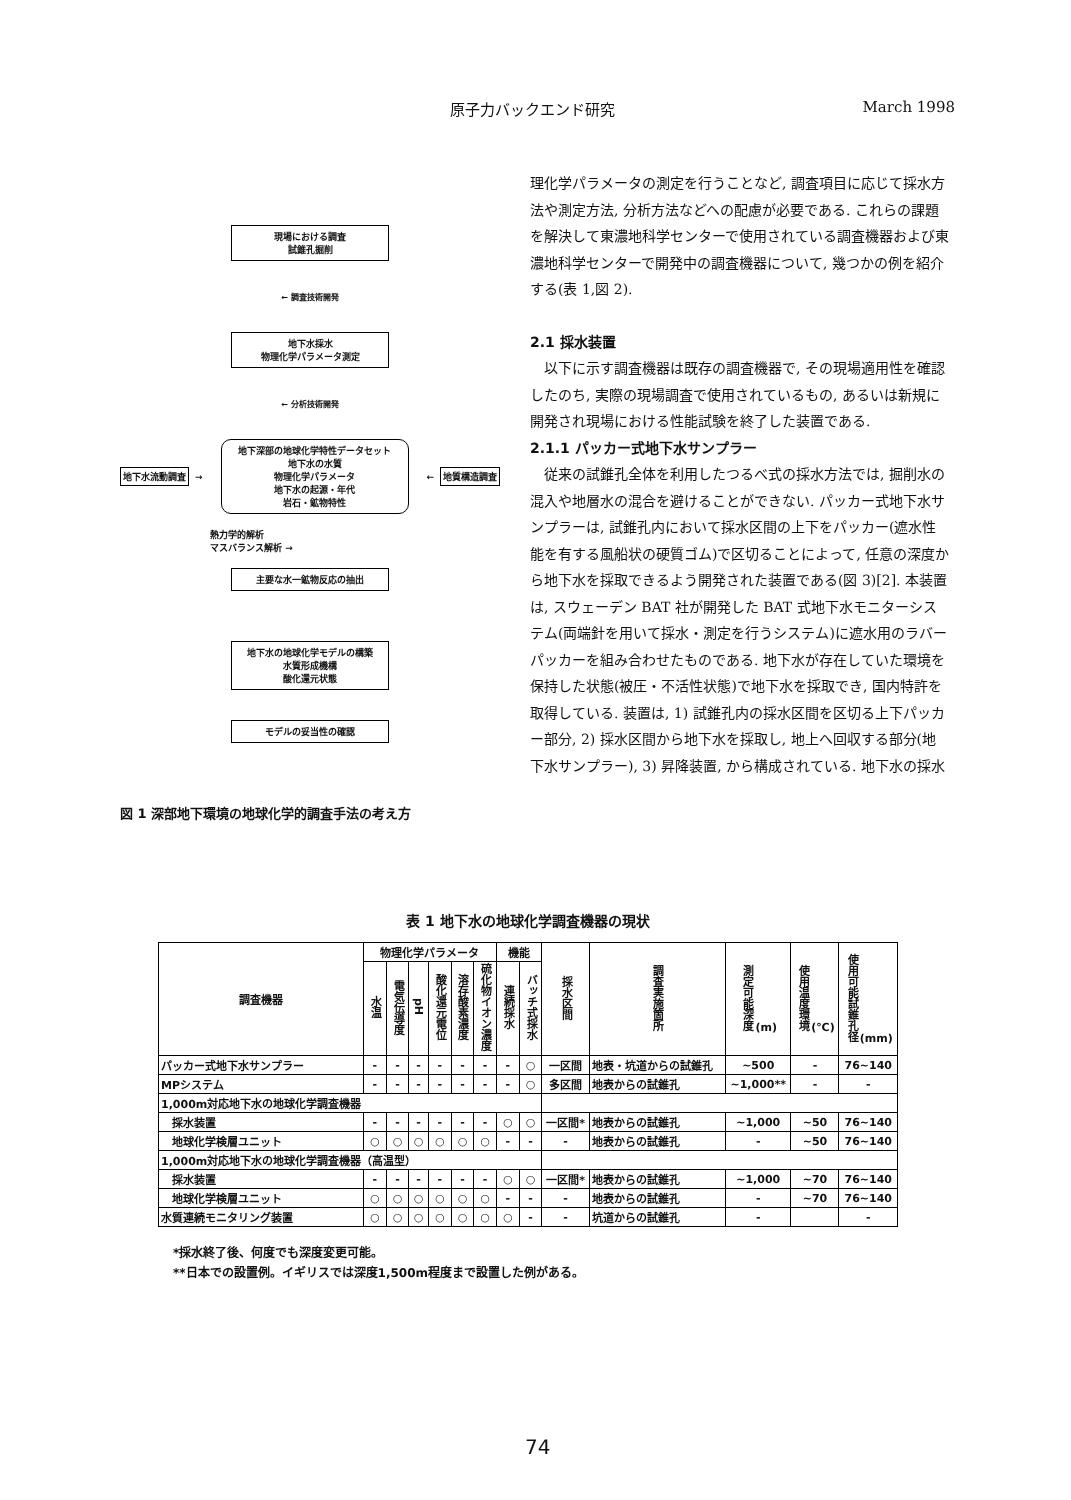原子力バックエンド研究 March 1998
現場における調査
試錐孔掘削
← 調査技術開発
地下水採水
物理化学パラメータ測定
← 分析技術開発
地下水流動調査 →
地下深部の地球化学特性データセット
地下水の水質
物理化学パラメータ
地下水の起源・年代
岩石・鉱物特性
← 地質構造調査
熱力学的解析
マスバランス解析 →
主要な水一鉱物反応の抽出
地下水の地球化学モデルの構築
水質形成機構
酸化還元状態
モデルの妥当性の確認
図 1 深部地下環境の地球化学的調査手法の考え方
理化学パラメータの測定を行うことなど, 調査項目に応じて採水方法や測定方法, 分析方法などへの配慮が必要である. これらの課題を解決して東濃地科学センターで使用されている調査機器および東濃地科学センターで開発中の調査機器について, 幾つかの例を紹介する(表 1,図 2).
2.1 採水装置
以下に示す調査機器は既存の調査機器で, その現場適用性を確認したのち, 実際の現場調査で使用されているもの, あるいは新規に開発され現場における性能試験を終了した装置である.
2.1.1 パッカー式地下水サンプラー
従来の試錐孔全体を利用したつるべ式の採水方法では, 掘削水の混入や地層水の混合を避けることができない. パッカー式地下水サンプラーは, 試錐孔内において採水区間の上下をパッカー(遮水性能を有する風船状の硬質ゴム)で区切ることによって, 任意の深度から地下水を採取できるよう開発された装置である(図 3)[2]. 本装置は, スウェーデン BAT 社が開発した BAT 式地下水モニターシステム(両端針を用いて採水・測定を行うシステム)に遮水用のラバーパッカーを組み合わせたものである. 地下水が存在していた環境を保持した状態(被圧・不活性状態)で地下水を採取でき, 国内特許を取得している. 装置は, 1) 試錐孔内の採水区間を区切る上下パッカー部分, 2) 採水区間から地下水を採取し, 地上へ回収する部分(地下水サンプラー), 3) 昇降装置, から構成されている. 地下水の採水
表 1 地下水の地球化学調査機器の現状
| 調査機器 | 物理化学パラメータ | | | | | | 機能 | | 採水区間 | 調査実施箇所 | 測定可能深度 (m) | 使用温度環境 (℃) | 使用可能試錐孔径 (mm) |
| --- | --- | --- | --- | --- | --- | --- | --- | --- | --- | --- | --- | --- | --- |
| | 水温 | 電気伝導度 | pH | 酸化還元電位 | 溶存酸素濃度 | 硫化物イオン濃度 | 連続採水 | バッチ式採水 | | | | | |
| パッカー式地下水サンプラー | - | - | - | - | - | - | - | ○ | 一区間 | 地表・坑道からの試錐孔 | ~500 | - | 76~140 |
| MPシステム | - | - | - | - | - | - | - | ○ | 多区間 | 地表からの試錐孔 | ~1,000** | - | - |
| 1,000m対応地下水の地球化学調査機器 | | | | | | | | | | | | | |
| 採水装置 | - | - | - | - | - | - | ○ | ○ | 一区間* | 地表からの試錐孔 | ~1,000 | ~50 | 76~140 |
| 地球化学検層ユニット | ○ | ○ | ○ | ○ | ○ | ○ | - | - | - | 地表からの試錐孔 | - | ~50 | 76~140 |
| 1,000m対応地下水の地球化学調査機器（高温型） | | | | | | | | | | | | | |
| 採水装置 | - | - | - | - | - | - | ○ | ○ | 一区間* | 地表からの試錐孔 | ~1,000 | ~70 | 76~140 |
| 地球化学検層ユニット | ○ | ○ | ○ | ○ | ○ | ○ | - | - | - | 地表からの試錐孔 | - | ~70 | 76~140 |
| 水質連続モニタリング装置 | ○ | ○ | ○ | ○ | ○ | ○ | ○ | - | - | 坑道からの試錐孔 | - | | - |
*採水終了後、何度でも深度変更可能。
**日本での設置例。イギリスでは深度1,500m程度まで設置した例がある。
74